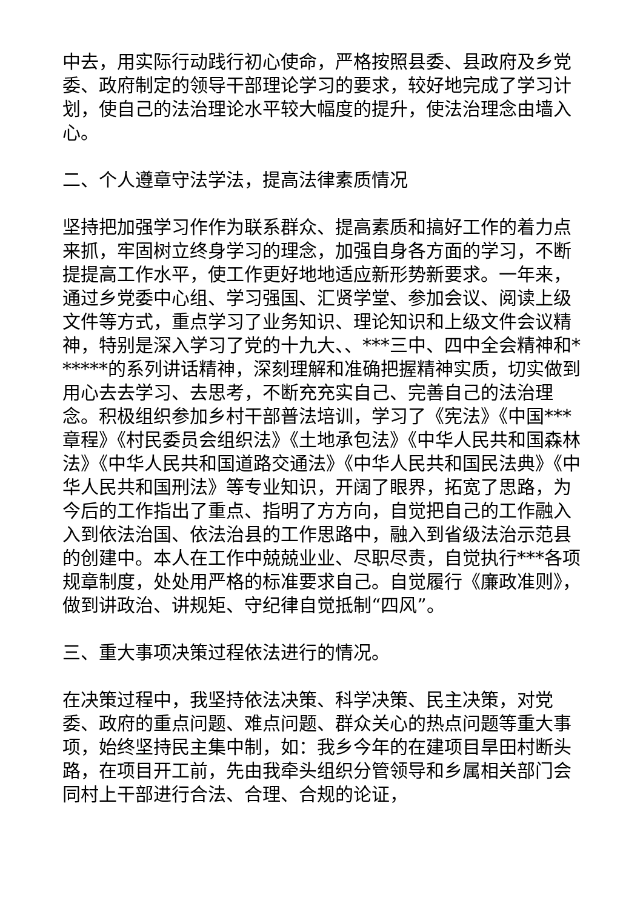中去，用实际行动践行初心使命，严格按照县委、县政府及乡党委、政府制定的领导干部理论学习的要求，较好地完成了学习计划，使自己的法治理论水平较大幅度的提升，使法治理念由墙入心。
二、个人遵章守法学法，提高法律素质情况
坚持把加强学习作作为联系群众、提高素质和搞好工作的着力点来抓，牢固树立终身学习的理念，加强自身各方面的学习，不断提提高工作水平，使工作更好地地适应新形势新要求。一年来，通过乡党委中心组、学习强国、汇贤学堂、参加会议、阅读上级文件等方式，重点学习了业务知识、理论知识和上级文件会议精神，特别是深入学习了党的十九大、、***三中、四中全会精神和******的系列讲话精神，深刻理解和准确把握精神实质，切实做到用心去去学习、去思考，不断充充实自己、完善自己的法治理念。积极组织参加乡村干部普法培训，学习了《宪法》《中国***章程》《村民委员会组织法》《土地承包法》《中华人民共和国森林法》《中华人民共和国道路交通法》《中华人民共和国民法典》《中华人民共和国刑法》等专业知识，开阔了眼界，拓宽了思路，为今后的工作指出了重点、指明了方方向，自觉把自己的工作融入入到依法治国、依法治县的工作思路中，融入到省级法治示范县的创建中。本人在工作中兢兢业业、尽职尽责，自觉执行***各项规章制度，处处用严格的标准要求自己。自觉履行《廉政准则》，做到讲政治、讲规矩、守纪律自觉抵制“四风”。
三、重大事项决策过程依法进行的情况。
在决策过程中，我坚持依法决策、科学决策、民主决策，对党委、政府的重点问题、难点问题、群众关心的热点问题等重大事项，始终坚持民主集中制，如：我乡今年的在建项目旱田村断头路，在项目开工前，先由我牵头组织分管领导和乡属相关部门会同村上干部进行合法、合理、合规的论证，